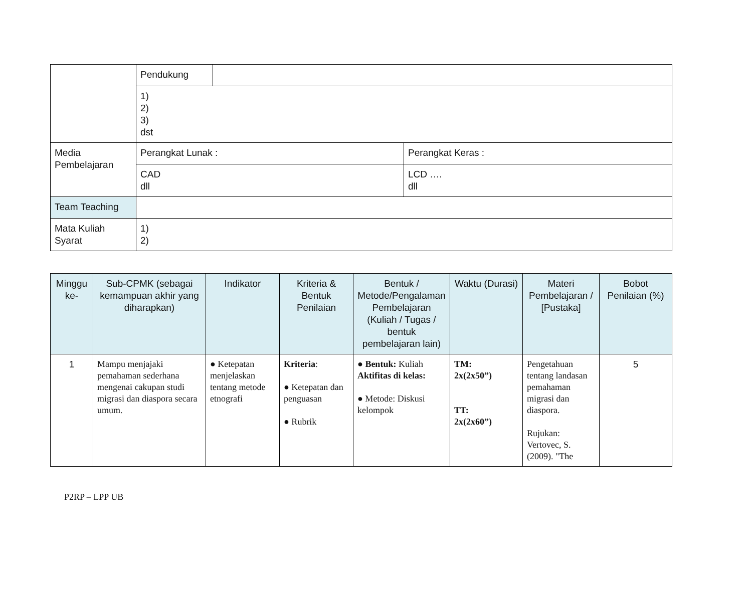| | Pendukung | | |
| | 1) 2) 3) dst | | |
| Media Pembelajaran | Perangkat Lunak : | | Perangkat Keras : |
| | CAD dll | | LCD …. dll |
| Team Teaching | | | |
| Mata Kuliah Syarat | 1) 2) | | |
| Minggu ke- | Sub-CPMK (sebagai kemampuan akhir yang diharapkan) | Indikator | Kriteria & Bentuk Penilaian | Bentuk / Metode/Pengalaman Pembelajaran (Kuliah / Tugas / bentuk pembelajaran lain) | Waktu (Durasi) | Materi Pembelajaran / [Pustaka] | Bobot Penilaian (%) |
| --- | --- | --- | --- | --- | --- | --- | --- |
| 1 | Mampu menjajaki pemahaman sederhana mengenai cakupan studi migrasi dan diaspora secara umum. | ● Ketepatan menjelaskan tentang metode etnografi | Kriteria : ● Ketepatan dan penguasan ● Rubrik | ● Bentuk: Kuliah Aktifitas di kelas: ● Metode: Diskusi kelompok | TM: 2x(2x50”) TT: 2x(2x60”) | Pengetahuan tentang landasan pemahaman migrasi dan diaspora. Rujukan: Vertovec, S. (2009). "The | 5 |
P2RP – LPP UB